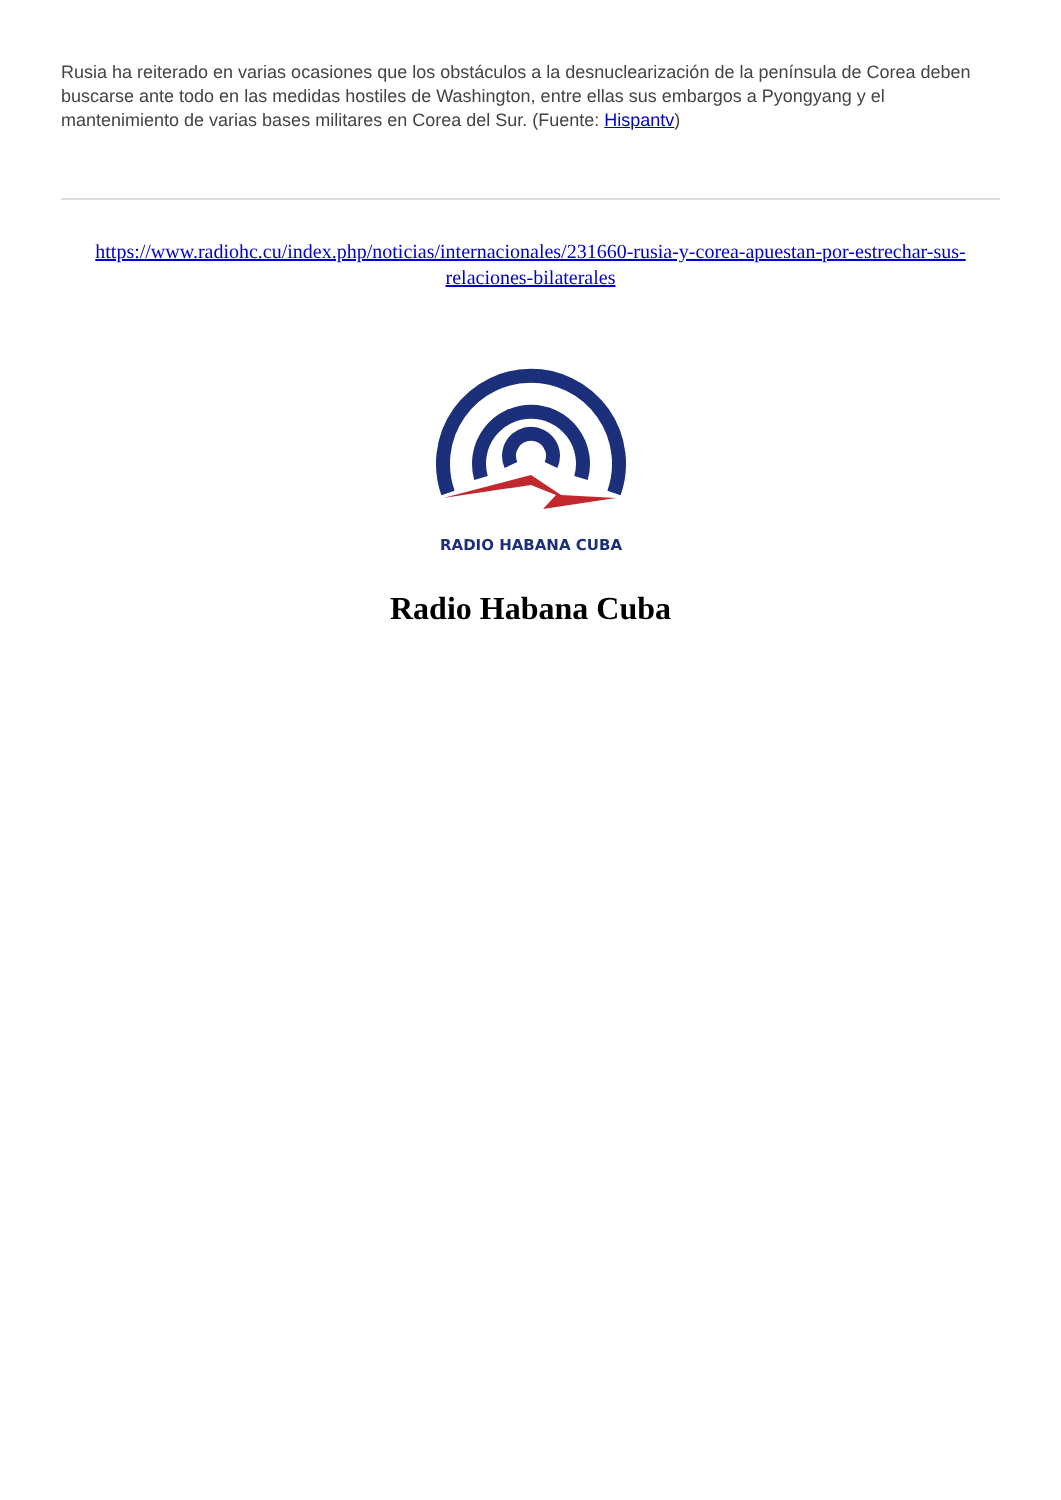Rusia ha reiterado en varias ocasiones que los obstáculos a la desnuclearización de la península de Corea deben buscarse ante todo en las medidas hostiles de Washington, entre ellas sus embargos a Pyongyang y el mantenimiento de varias bases militares en Corea del Sur. (Fuente: Hispantv)
https://www.radiohc.cu/index.php/noticias/internacionales/231660-rusia-y-corea-apuestan-por-estrechar-sus-relaciones-bilaterales
RADIO HABANA CUBA
Radio Habana Cuba